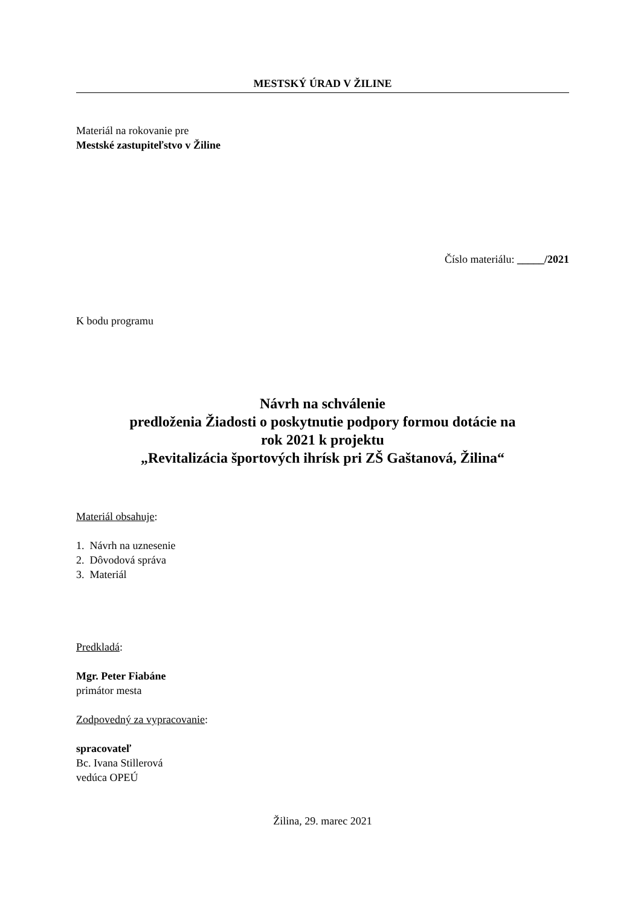MESTSKÝ ÚRAD V ŽILINE
Materiál na rokovanie pre
Mestské zastupiteľstvo v Žiline
Číslo materiálu: _____/2021
K bodu programu
Návrh na schválenie
predloženia Žiadosti o poskytnutie podpory formou dotácie na
rok 2021 k projektu
„Revitalizácia športových ihrísk pri ZŠ Gaštanová, Žilina“
Materiál obsahuje:
1. Návrh na uznesenie
2. Dôvodová správa
3. Materiál
Predkladá:
Mgr. Peter Fiabáne
primátor mesta
Zodpovedný za vypracovanie:
spracovateľ
Bc. Ivana Stillerová
vedúca OPEÚ
Žilina, 29. marec 2021